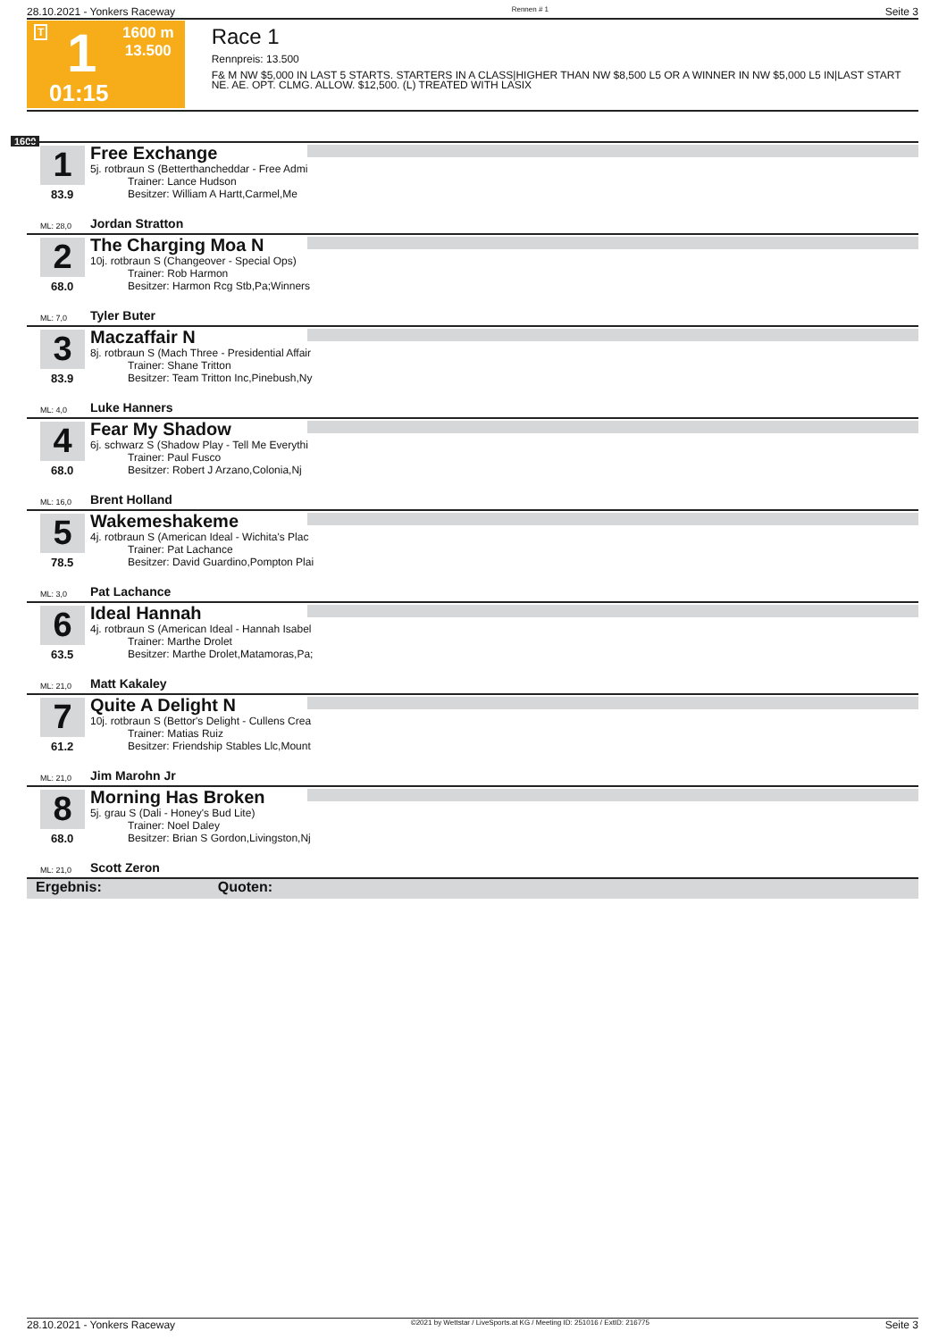28.10.2021 - Yonkers Raceway Rennen # 1 Seite 3
T 1 1600 m
13.500
01:15
Race 1
Rennpreis: 13.500
F& M NW $5,000 IN LAST 5 STARTS. STARTERS IN A CLASS|HIGHER THAN NW $8,500 L5 OR A WINNER IN NW $5,000 L5 IN|LAST START NE. AE. OPT. CLMG. ALLOW. $12,500. (L) TREATED WITH LASIX
1600
1
83.9
Free Exchange
5j. rotbraun S (Betterthancheddar - Free Admi
    Trainer: Lance Hudson
    Besitzer: William A Hartt,Carmel,Me
ML: 28,0 Jordan Stratton
2
68.0
The Charging Moa N
10j. rotbraun S (Changeover - Special Ops)
    Trainer: Rob Harmon
    Besitzer: Harmon Rcg Stb,Pa;Winners
ML: 7,0 Tyler Buter
3
83.9
Maczaffair N
8j. rotbraun S (Mach Three - Presidential Affair
    Trainer: Shane Tritton
    Besitzer: Team Tritton Inc,Pinebush,Ny
ML: 4,0 Luke Hanners
4
68.0
Fear My Shadow
6j. schwarz S (Shadow Play - Tell Me Everythi
    Trainer: Paul Fusco
    Besitzer: Robert J Arzano,Colonia,Nj
ML: 16,0 Brent Holland
5
78.5
Wakemeshakeme
4j. rotbraun S (American Ideal - Wichita's Plac
    Trainer: Pat Lachance
    Besitzer: David Guardino,Pompton Plai
ML: 3,0 Pat Lachance
6
63.5
Ideal Hannah
4j. rotbraun S (American Ideal - Hannah Isabel
    Trainer: Marthe Drolet
    Besitzer: Marthe Drolet,Matamoras,Pa;
ML: 21,0 Matt Kakaley
7
61.2
Quite A Delight N
10j. rotbraun S (Bettor's Delight - Cullens Crea
    Trainer: Matias Ruiz
    Besitzer: Friendship Stables Llc,Mount
ML: 21,0 Jim Marohn Jr
8
68.0
Morning Has Broken
5j. grau S (Dali - Honey's Bud Lite)
    Trainer: Noel Daley
    Besitzer: Brian S Gordon,Livingston,Nj
ML: 21,0 Scott Zeron
Ergebnis: Quoten:
28.10.2021 - Yonkers Raceway ©2021 by Wettstar / LiveSports.at KG / Meeting ID: 251016 / ExtID: 216775 Seite 3